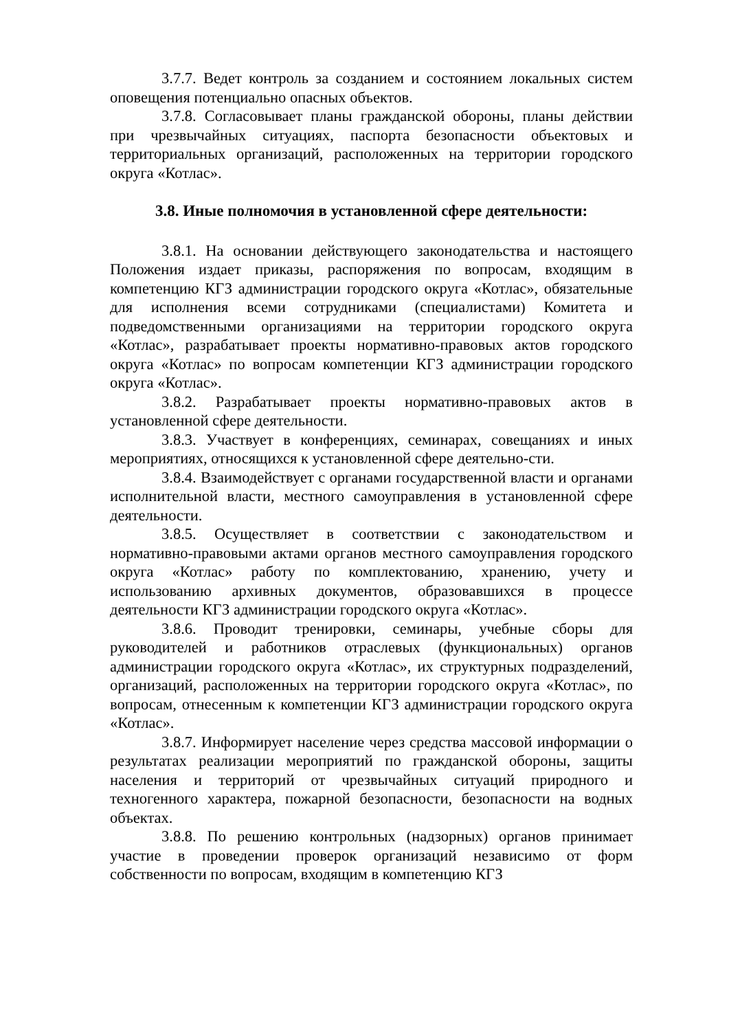3.7.7. Ведет контроль за созданием и состоянием локальных систем оповещения потенциально опасных объектов.
3.7.8. Согласовывает планы гражданской обороны, планы действии при чрезвычайных ситуациях, паспорта безопасности объектовых и территориальных организаций, расположенных на территории городского округа «Котлас».
3.8. Иные полномочия в установленной сфере деятельности:
3.8.1. На основании действующего законодательства и настоящего Положения издает приказы, распоряжения по вопросам, входящим в компетенцию КГЗ администрации городского округа «Котлас», обязательные для исполнения всеми сотрудниками (специалистами) Комитета и подведомственными организациями на территории городского округа «Котлас», разрабатывает проекты нормативно-правовых актов городского округа «Котлас» по вопросам компетенции КГЗ администрации городского округа «Котлас».
3.8.2. Разрабатывает проекты нормативно-правовых актов в установленной сфере деятельности.
3.8.3. Участвует в конференциях, семинарах, совещаниях и иных мероприятиях, относящихся к установленной сфере деятельно-сти.
3.8.4. Взаимодействует с органами государственной власти и органами исполнительной власти, местного самоуправления в установленной сфере деятельности.
3.8.5. Осуществляет в соответствии с законодательством и нормативно-правовыми актами органов местного самоуправления городского округа «Котлас» работу по комплектованию, хранению, учету и использованию архивных документов, образовавшихся в процессе деятельности КГЗ администрации городского округа «Котлас».
3.8.6. Проводит тренировки, семинары, учебные сборы для руководителей и работников отраслевых (функциональных) органов администрации городского округа «Котлас», их структурных подразделений, организаций, расположенных на территории городского округа «Котлас», по вопросам, отнесенным к компетенции КГЗ администрации городского округа «Котлас».
3.8.7. Информирует население через средства массовой информации о результатах реализации мероприятий по гражданской обороны, защиты населения и территорий от чрезвычайных ситуаций природного и техногенного характера, пожарной безопасности, безопасности на водных объектах.
3.8.8. По решению контрольных (надзорных) органов принимает участие в проведении проверок организаций независимо от форм собственности по вопросам, входящим в компетенцию КГЗ